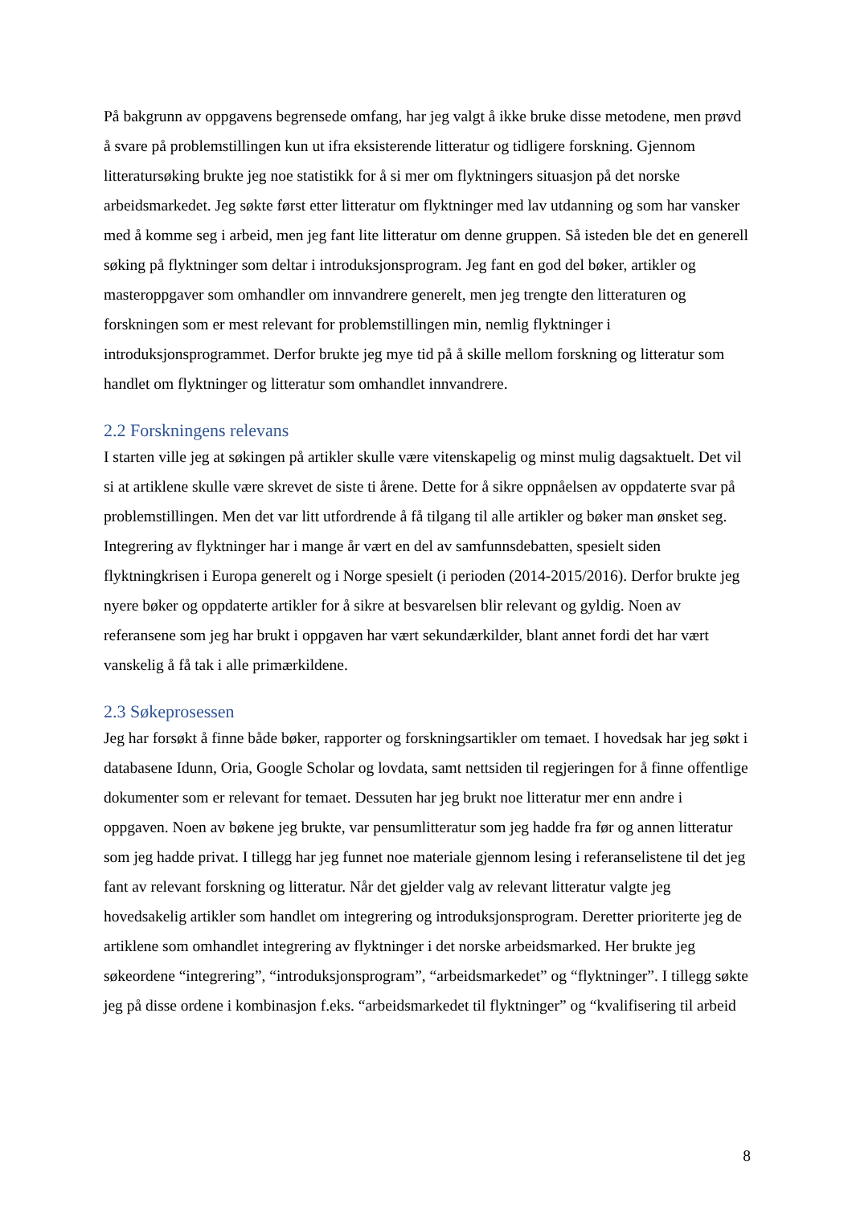På bakgrunn av oppgavens begrensede omfang, har jeg valgt å ikke bruke disse metodene, men prøvd å svare på problemstillingen kun ut ifra eksisterende litteratur og tidligere forskning. Gjennom litteratursøking brukte jeg noe statistikk for å si mer om flyktningers situasjon på det norske arbeidsmarkedet. Jeg søkte først etter litteratur om flyktninger med lav utdanning og som har vansker med å komme seg i arbeid, men jeg fant lite litteratur om denne gruppen. Så isteden ble det en generell søking på flyktninger som deltar i introduksjonsprogram. Jeg fant en god del bøker, artikler og masteroppgaver som omhandler om innvandrere generelt, men jeg trengte den litteraturen og forskningen som er mest relevant for problemstillingen min, nemlig flyktninger i introduksjonsprogrammet. Derfor brukte jeg mye tid på å skille mellom forskning og litteratur som handlet om flyktninger og litteratur som omhandlet innvandrere.
2.2 Forskningens relevans
I starten ville jeg at søkingen på artikler skulle være vitenskapelig og minst mulig dagsaktuelt. Det vil si at artiklene skulle være skrevet de siste ti årene. Dette for å sikre oppnåelsen av oppdaterte svar på problemstillingen. Men det var litt utfordrende å få tilgang til alle artikler og bøker man ønsket seg. Integrering av flyktninger har i mange år vært en del av samfunnsdebatten, spesielt siden flyktningkrisen i Europa generelt og i Norge spesielt (i perioden (2014-2015/2016). Derfor brukte jeg nyere bøker og oppdaterte artikler for å sikre at besvarelsen blir relevant og gyldig. Noen av referansene som jeg har brukt i oppgaven har vært sekundærkilder, blant annet fordi det har vært vanskelig å få tak i alle primærkildene.
2.3 Søkeprosessen
Jeg har forsøkt å finne både bøker, rapporter og forskningsartikler om temaet. I hovedsak har jeg søkt i databasene Idunn, Oria, Google Scholar og lovdata, samt nettsiden til regjeringen for å finne offentlige dokumenter som er relevant for temaet. Dessuten har jeg brukt noe litteratur mer enn andre i oppgaven. Noen av bøkene jeg brukte, var pensumlitteratur som jeg hadde fra før og annen litteratur som jeg hadde privat. I tillegg har jeg funnet noe materiale gjennom lesing i referanselistene til det jeg fant av relevant forskning og litteratur. Når det gjelder valg av relevant litteratur valgte jeg hovedsakelig artikler som handlet om integrering og introduksjonsprogram. Deretter prioriterte jeg de artiklene som omhandlet integrering av flyktninger i det norske arbeidsmarked. Her brukte jeg søkeordene “integrering”, “introduksjonsprogram”, “arbeidsmarkedet” og “flyktninger”. I tillegg søkte jeg på disse ordene i kombinasjon f.eks. “arbeidsmarkedet til flyktninger” og “kvalifisering til arbeid
8